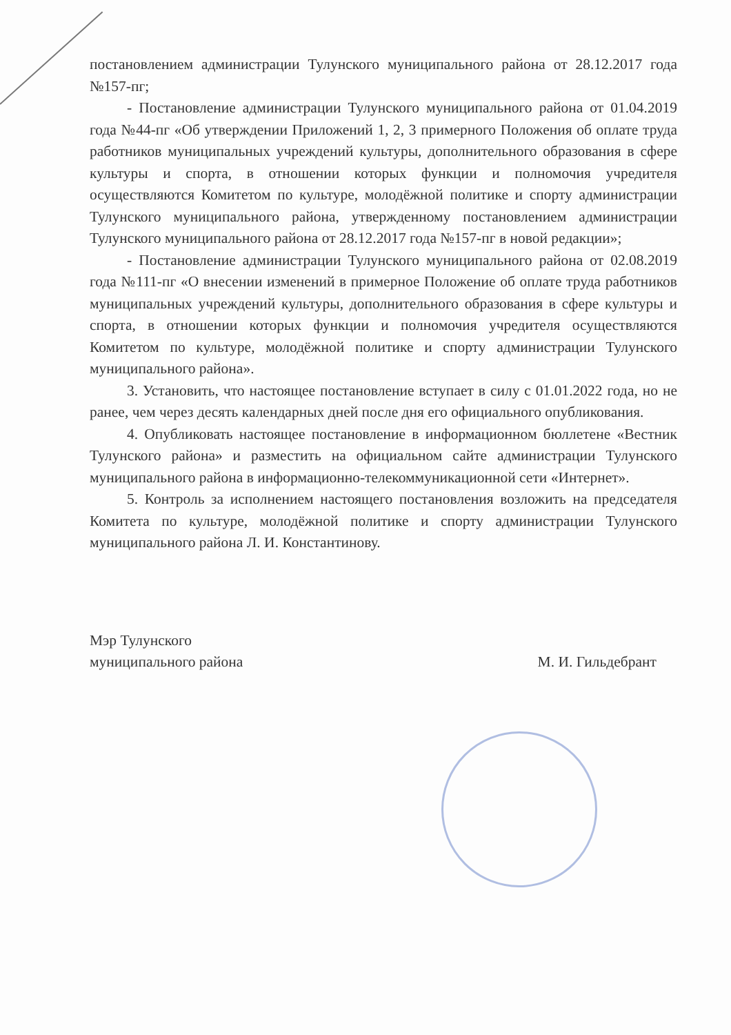постановлением администрации Тулунского муниципального района от 28.12.2017 года №157-пг;
- Постановление администрации Тулунского муниципального района от 01.04.2019 года №44-пг «Об утверждении Приложений 1, 2, 3 примерного Положения об оплате труда работников муниципальных учреждений культуры, дополнительного образования в сфере культуры и спорта, в отношении которых функции и полномочия учредителя осуществляются Комитетом по культуре, молодёжной политике и спорту администрации Тулунского муниципального района, утвержденному постановлением администрации Тулунского муниципального района от 28.12.2017 года №157-пг в новой редакции»;
- Постановление администрации Тулунского муниципального района от 02.08.2019 года №111-пг «О внесении изменений в примерное Положение об оплате труда работников муниципальных учреждений культуры, дополнительного образования в сфере культуры и спорта, в отношении которых функции и полномочия учредителя осуществляются Комитетом по культуре, молодёжной политике и спорту администрации Тулунского муниципального района».
3. Установить, что настоящее постановление вступает в силу с 01.01.2022 года, но не ранее, чем через десять календарных дней после дня его официального опубликования.
4. Опубликовать настоящее постановление в информационном бюллетене «Вестник Тулунского района» и разместить на официальном сайте администрации Тулунского муниципального района в информационно-телекоммуникационной сети «Интернет».
5. Контроль за исполнением настоящего постановления возложить на председателя Комитета по культуре, молодёжной политике и спорту администрации Тулунского муниципального района Л. И. Константинову.
Мэр Тулунского
муниципального района
М. И. Гильдебрант